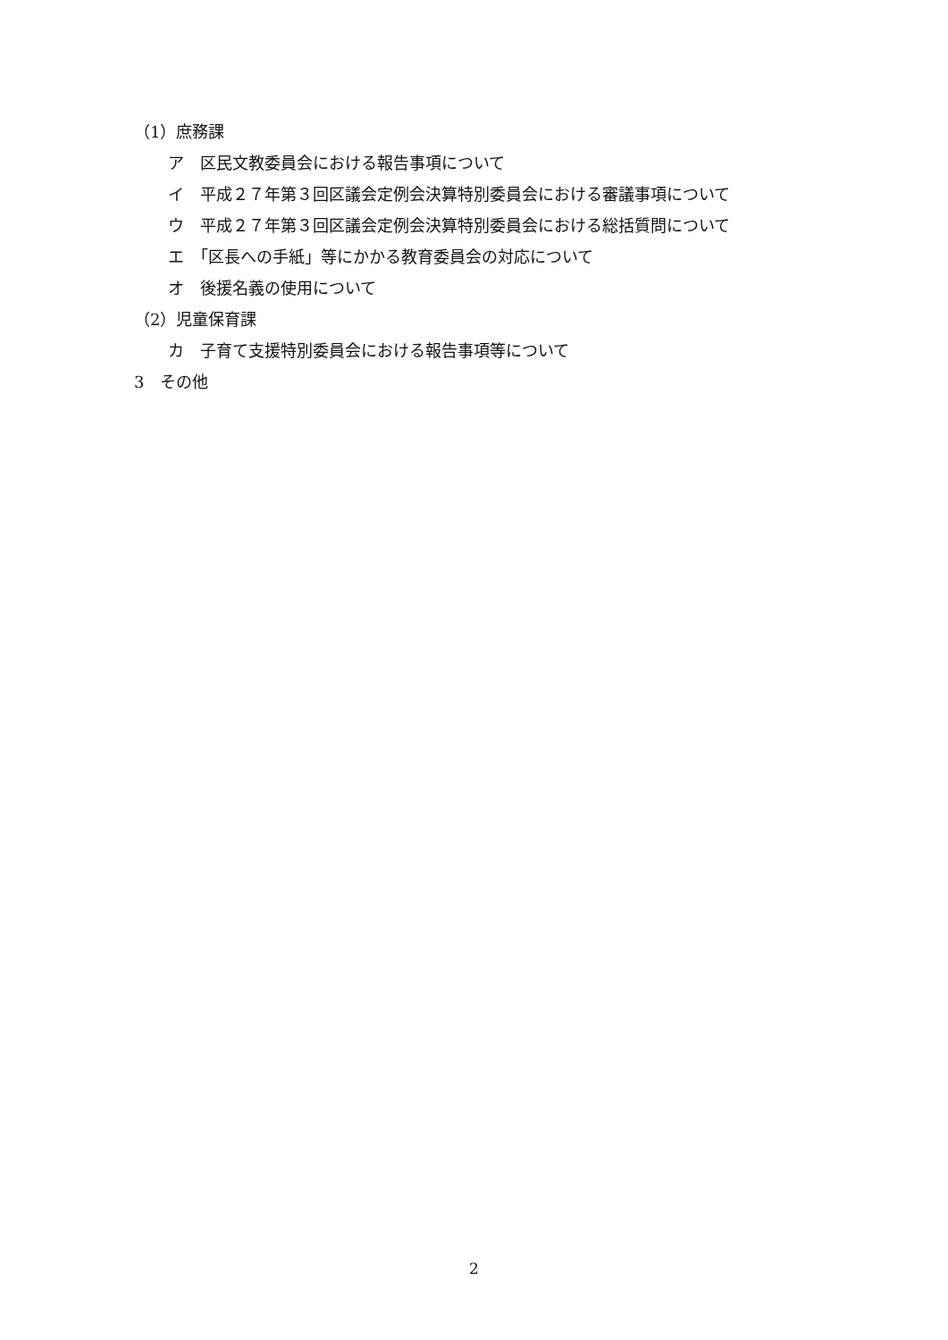（1）庶務課
ア　区民文教委員会における報告事項について
イ　平成２７年第３回区議会定例会決算特別委員会における審議事項について
ウ　平成２７年第３回区議会定例会決算特別委員会における総括質問について
エ　「区長への手紙」等にかかる教育委員会の対応について
オ　後援名義の使用について
（2）児童保育課
カ　子育て支援特別委員会における報告事項等について
3　その他
2